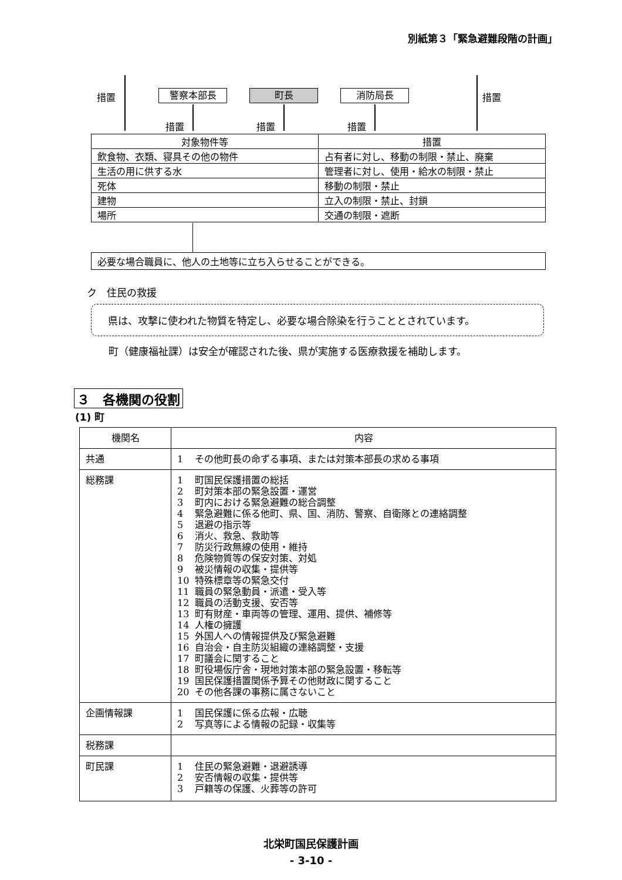別紙第３「緊急避難段階の計画」
措置 警察本部長 町長 消防局長 措置
措置 措置 措置
| 対象物件等 | 措置 |
| 飲食物、衣類、寝具その他の物件 | 占有者に対し、移動の制限・禁止、廃棄 |
| 生活の用に供する水 | 管理者に対し、使用・給水の制限・禁止 |
| 死体 | 移動の制限・禁止 |
| 建物 | 立入の制限・禁止、封鎖 |
| 場所 | 交通の制限・遮断 |
必要な場合職員に、他人の土地等に立ち入らせることができる。
ク　住民の救援
県は、攻撃に使われた物質を特定し、必要な場合除染を行うこととされています。
町（健康福祉課）は安全が確認された後、県が実施する医療救援を補助します。
３　各機関の役割
(1) 町
| 機関名 | 内容 |
| --- | --- |
| 共通 | 1 その他町長の命ずる事項、または対策本部長の求める事項 |
| 総務課 | 1 町国民保護措置の総括 2 町対策本部の緊急設置・運営 3 町内における緊急避難の総合調整 4 緊急避難に係る他町、県、国、消防、警察、自衛隊との連絡調整 5 退避の指示等 6 消火、救急、救助等 7 防災行政無線の使用・維持 8 危険物質等の保安対策、対処 9 被災情報の収集・提供等 10 特殊標章等の緊急交付 11 職員の緊急動員・派遣・受入等 12 職員の活動支援、安否等 13 町有財産・車両等の管理、運用、提供、補修等 14 人権の擁護 15 外国人への情報提供及び緊急避難 16 自治会・自主防災組織の連絡調整・支援 17 町議会に関すること 18 町役場仮庁舎・現地対策本部の緊急設置・移転等 19 国民保護措置関係予算その他財政に関すること 20 その他各課の事務に属さないこと |
| 企画情報課 | 1 国民保護に係る広報・広聴 2 写真等による情報の記録・収集等 |
| 税務課 | |
| 町民課 | 1 住民の緊急避難・退避誘導 2 安否情報の収集・提供等 3 戸籍等の保護、火葬等の許可 |
北栄町国民保護計画
- 3-10 -